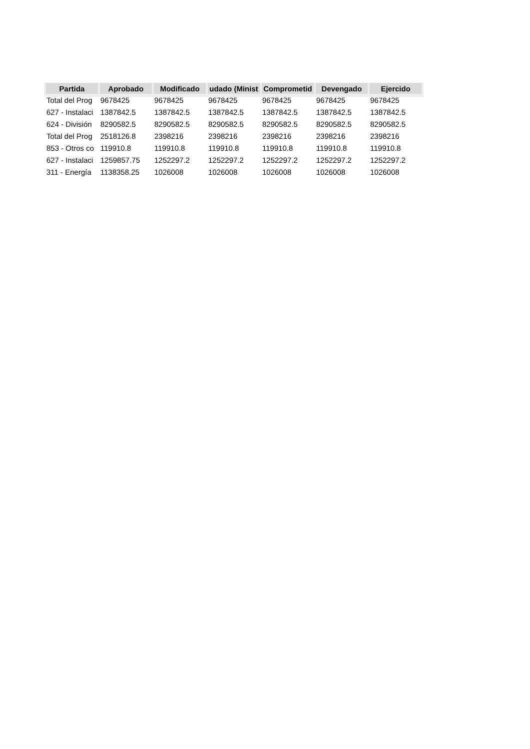| Partida | Aprobado | Modificado | udado (Minist | Comprometid | Devengado | Ejercido |
| --- | --- | --- | --- | --- | --- | --- |
| Total del Prog | 9678425 | 9678425 | 9678425 | 9678425 | 9678425 | 9678425 |
| 627 - Instalaci | 1387842.5 | 1387842.5 | 1387842.5 | 1387842.5 | 1387842.5 | 1387842.5 |
| 624 - División | 8290582.5 | 8290582.5 | 8290582.5 | 8290582.5 | 8290582.5 | 8290582.5 |
| Total del Prog | 2518126.8 | 2398216 | 2398216 | 2398216 | 2398216 | 2398216 |
| 853 - Otros co | 119910.8 | 119910.8 | 119910.8 | 119910.8 | 119910.8 | 119910.8 |
| 627 - Instalaci | 1259857.75 | 1252297.2 | 1252297.2 | 1252297.2 | 1252297.2 | 1252297.2 |
| 311 - Energía | 1138358.25 | 1026008 | 1026008 | 1026008 | 1026008 | 1026008 |